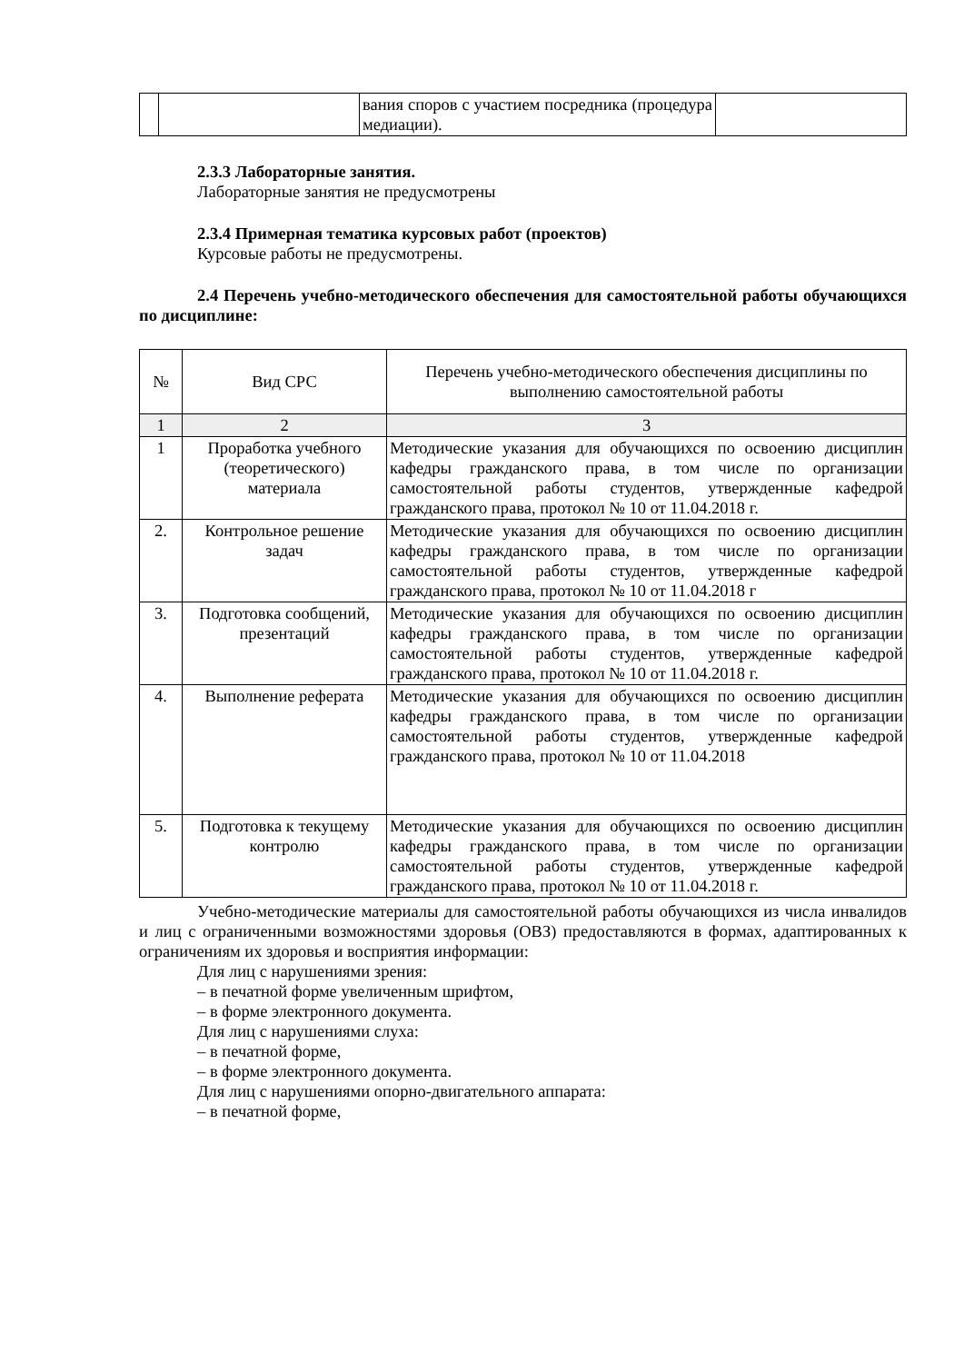| | | вания споров с участием посредника (процедура медиации). | |
2.3.3 Лабораторные занятия.
Лабораторные занятия не предусмотрены
2.3.4 Примерная тематика курсовых работ (проектов)
Курсовые работы не предусмотрены.
2.4 Перечень учебно-методического обеспечения для самостоятельной работы обучающихся по дисциплине:
| № | Вид СРС | Перечень учебно-методического обеспечения дисциплины по выполнению самостоятельной работы |
| --- | --- | --- |
| 1 | 2 | 3 |
| 1 | Проработка учебного (теоретического) материала | Методические указания для обучающихся по освоению дисциплин кафедры гражданского права, в том числе по организации самостоятельной работы студентов, утвержденные кафедрой гражданского права, протокол № 10 от 11.04.2018 г. |
| 2. | Контрольное решение задач | Методические указания для обучающихся по освоению дисциплин кафедры гражданского права, в том числе по организации самостоятельной работы студентов, утвержденные кафедрой гражданского права, протокол № 10 от 11.04.2018 г |
| 3. | Подготовка сообщений, презентаций | Методические указания для обучающихся по освоению дисциплин кафедры гражданского права, в том числе по организации самостоятельной работы студентов, утвержденные кафедрой гражданского права, протокол № 10 от 11.04.2018 г. |
| 4. | Выполнение реферата | Методические указания для обучающихся по освоению дисциплин кафедры гражданского права, в том числе по организации самостоятельной работы студентов, утвержденные кафедрой гражданского права, протокол № 10 от 11.04.2018 |
| 5. | Подготовка к текущему контролю | Методические указания для обучающихся по освоению дисциплин кафедры гражданского права, в том числе по организации самостоятельной работы студентов, утвержденные кафедрой гражданского права, протокол № 10 от 11.04.2018 г. |
Учебно-методические материалы для самостоятельной работы обучающихся из числа инвалидов и лиц с ограниченными возможностями здоровья (ОВЗ) предоставляются в формах, адаптированных к ограничениям их здоровья и восприятия информации:
Для лиц с нарушениями зрения:
– в печатной форме увеличенным шрифтом,
– в форме электронного документа.
Для лиц с нарушениями слуха:
– в печатной форме,
– в форме электронного документа.
Для лиц с нарушениями опорно-двигательного аппарата:
– в печатной форме,